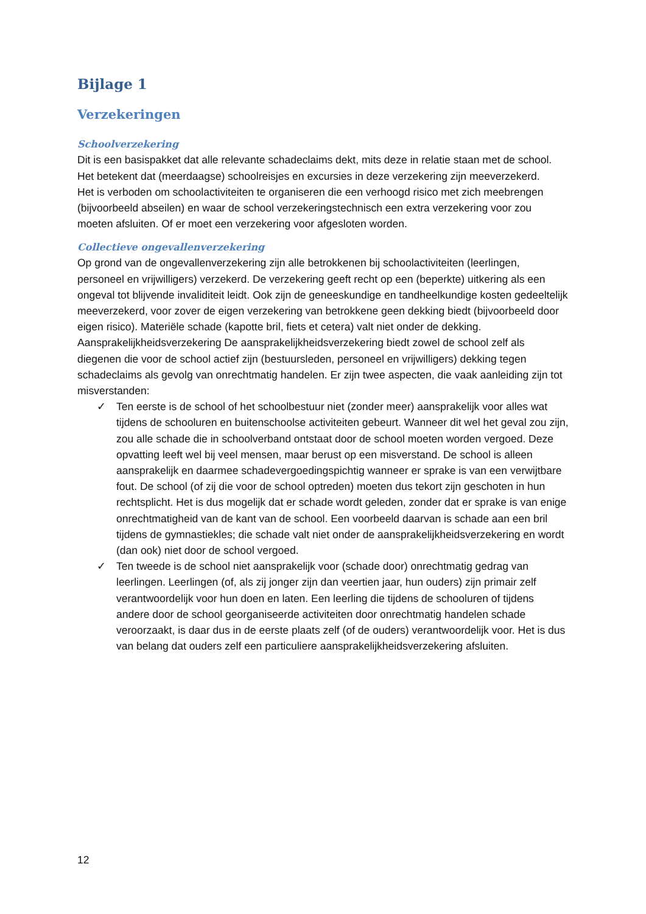Bijlage 1
Verzekeringen
Schoolverzekering
Dit is een basispakket dat alle relevante schadeclaims dekt, mits deze in relatie staan met de school. Het betekent dat (meerdaagse) schoolreisjes en excursies in deze verzekering zijn meeverzekerd.
Het is verboden om schoolactiviteiten te organiseren die een verhoogd risico met zich meebrengen (bijvoorbeeld abseilen) en waar de school verzekeringstechnisch een extra verzekering voor zou moeten afsluiten. Of er moet een verzekering voor afgesloten worden.
Collectieve ongevallenverzekering
Op grond van de ongevallenverzekering zijn alle betrokkenen bij schoolactiviteiten (leerlingen, personeel en vrijwilligers) verzekerd. De verzekering geeft recht op een (beperkte) uitkering als een ongeval tot blijvende invaliditeit leidt. Ook zijn de geneeskundige en tandheelkundige kosten gedeeltelijk meeverzekerd, voor zover de eigen verzekering van betrokkene geen dekking biedt (bijvoorbeeld door eigen risico). Materiële schade (kapotte bril, fiets et cetera) valt niet onder de dekking.
Aansprakelijkheidsverzekering De aansprakelijkheidsverzekering biedt zowel de school zelf als diegenen die voor de school actief zijn (bestuursleden, personeel en vrijwilligers) dekking tegen schadeclaims als gevolg van onrechtmatig handelen. Er zijn twee aspecten, die vaak aanleiding zijn tot misverstanden:
✓ Ten eerste is de school of het schoolbestuur niet (zonder meer) aansprakelijk voor alles wat tijdens de schooluren en buitenschoolse activiteiten gebeurt. Wanneer dit wel het geval zou zijn, zou alle schade die in schoolverband ontstaat door de school moeten worden vergoed. Deze opvatting leeft wel bij veel mensen, maar berust op een misverstand. De school is alleen aansprakelijk en daarmee schadevergoedingspichtig wanneer er sprake is van een verwijtbare fout. De school (of zij die voor de school optreden) moeten dus tekort zijn geschoten in hun rechtsplicht. Het is dus mogelijk dat er schade wordt geleden, zonder dat er sprake is van enige onrechtmatigheid van de kant van de school. Een voorbeeld daarvan is schade aan een bril tijdens de gymnastiekles; die schade valt niet onder de aansprakelijkheidsverzekering en wordt (dan ook) niet door de school vergoed.
✓ Ten tweede is de school niet aansprakelijk voor (schade door) onrechtmatig gedrag van leerlingen. Leerlingen (of, als zij jonger zijn dan veertien jaar, hun ouders) zijn primair zelf verantwoordelijk voor hun doen en laten. Een leerling die tijdens de schooluren of tijdens andere door de school georganiseerde activiteiten door onrechtmatig handelen schade veroorzaakt, is daar dus in de eerste plaats zelf (of de ouders) verantwoordelijk voor. Het is dus van belang dat ouders zelf een particuliere aansprakelijkheidsverzekering afsluiten.
12